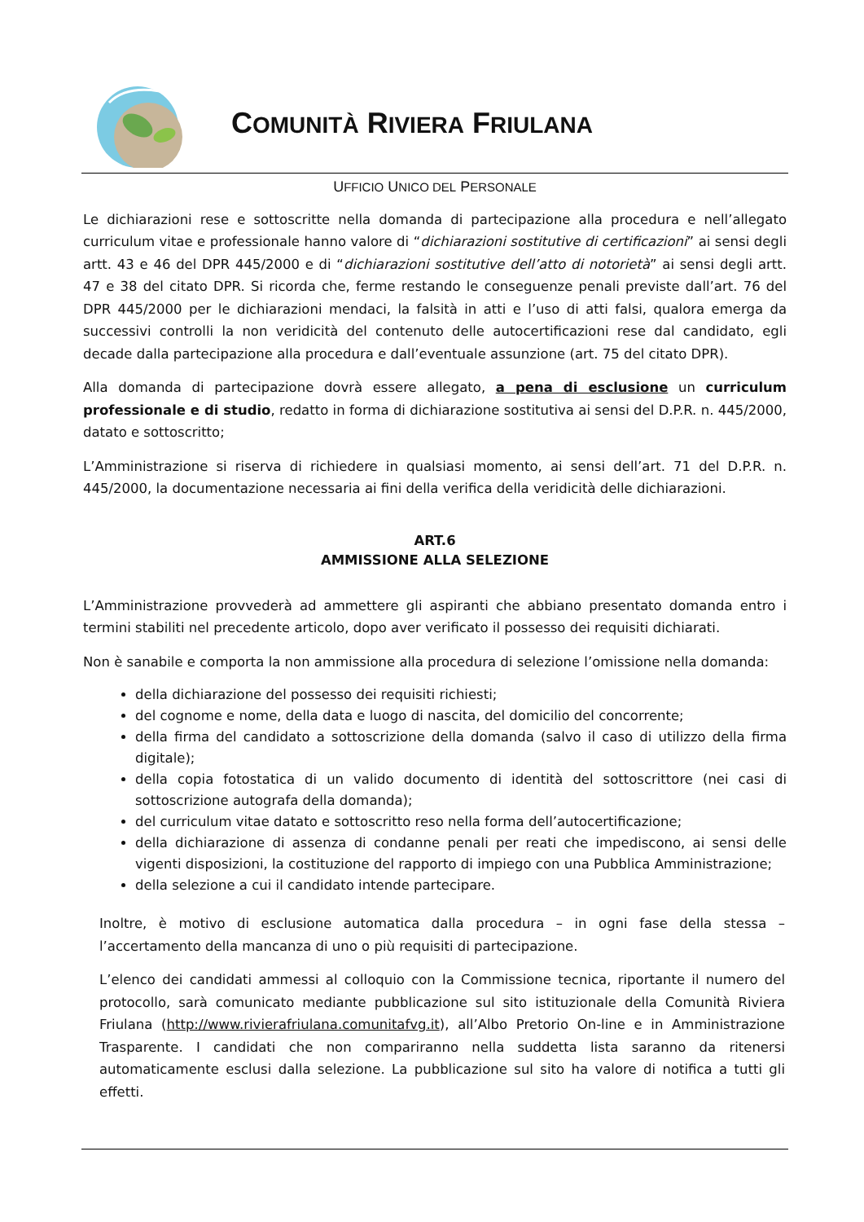COMUNITÀ RIVIERA FRIULANA
UFFICIO UNICO DEL PERSONALE
Le dichiarazioni rese e sottoscritte nella domanda di partecipazione alla procedura e nell’allegato curriculum vitae e professionale hanno valore di “dichiarazioni sostitutive di certificazioni” ai sensi degli artt. 43 e 46 del DPR 445/2000 e di “dichiarazioni sostitutive dell’atto di notorietà” ai sensi degli artt. 47 e 38 del citato DPR. Si ricorda che, ferme restando le conseguenze penali previste dall’art. 76 del DPR 445/2000 per le dichiarazioni mendaci, la falsità in atti e l’uso di atti falsi, qualora emerga da successivi controlli la non veridicità del contenuto delle autocertificazioni rese dal candidato, egli decade dalla partecipazione alla procedura e dall’eventuale assunzione (art. 75 del citato DPR).
Alla domanda di partecipazione dovrà essere allegato, a pena di esclusione un curriculum professionale e di studio, redatto in forma di dichiarazione sostitutiva ai sensi del D.P.R. n. 445/2000, datato e sottoscritto;
L’Amministrazione si riserva di richiedere in qualsiasi momento, ai sensi dell’art. 71 del D.P.R. n. 445/2000, la documentazione necessaria ai fini della verifica della veridicità delle dichiarazioni.
ART.6
AMMISSIONE ALLA SELEZIONE
L’Amministrazione provvederà ad ammettere gli aspiranti che abbiano presentato domanda entro i termini stabiliti nel precedente articolo, dopo aver verificato il possesso dei requisiti dichiarati.
Non è sanabile e comporta la non ammissione alla procedura di selezione l’omissione nella domanda:
della dichiarazione del possesso dei requisiti richiesti;
del cognome e nome, della data e luogo di nascita, del domicilio del concorrente;
della firma del candidato a sottoscrizione della domanda (salvo il caso di utilizzo della firma digitale);
della copia fotostatica di un valido documento di identità del sottoscrittore (nei casi di sottoscrizione autografa della domanda);
del curriculum vitae datato e sottoscritto reso nella forma dell’autocertificazione;
della dichiarazione di assenza di condanne penali per reati che impediscono, ai sensi delle vigenti disposizioni, la costituzione del rapporto di impiego con una Pubblica Amministrazione;
della selezione a cui il candidato intende partecipare.
Inoltre, è motivo di esclusione automatica dalla procedura – in ogni fase della stessa – l’accertamento della mancanza di uno o più requisiti di partecipazione.
L’elenco dei candidati ammessi al colloquio con la Commissione tecnica, riportante il numero del protocollo, sarà comunicato mediante pubblicazione sul sito istituzionale della Comunità Riviera Friulana (http://www.rivierafriulana.comunitafvg.it), all’Albo Pretorio On-line e in Amministrazione Trasparente. I candidati che non compariranno nella suddetta lista saranno da ritenersi automaticamente esclusi dalla selezione. La pubblicazione sul sito ha valore di notifica a tutti gli effetti.